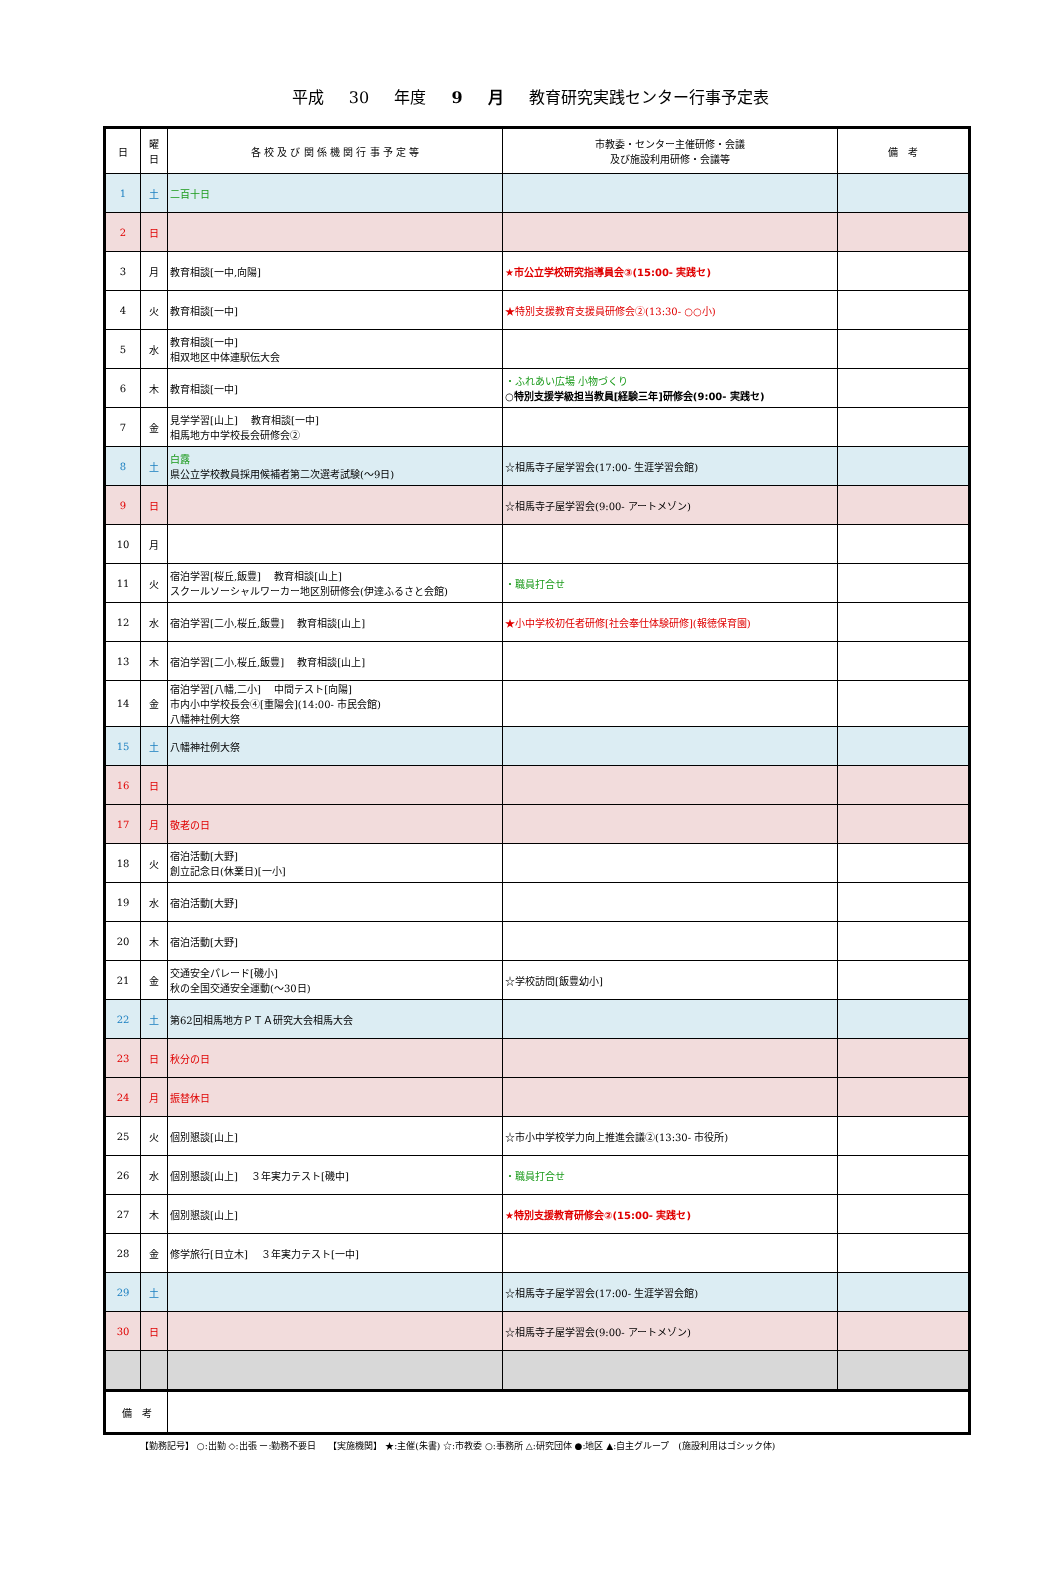平成 30 年度 9 月 教育研究実践センター行事予定表
| 日 | 曜 日 | 各 校 及 び 関 係 機 関 行 事 予 定 等 | 市教委・センター主催研修・会議 及び施設利用研修・会議等 | 備 考 |
| --- | --- | --- | --- | --- |
| 1 | 土 | 二百十日 | | |
| 2 | 日 | | | |
| 3 | 月 | 教育相談[一中,向陽] | ★市公立学校研究指導員会③(15:00- 実践セ) | |
| 4 | 火 | 教育相談[一中] | ★特別支援教育支援員研修会②(13:30- ○○小) | |
| 5 | 水 | 教育相談[一中] 相双地区中体連駅伝大会 | | |
| 6 | 木 | 教育相談[一中] | ・ふれあい広場 小物づくり ○特別支援学級担当教員[経験三年]研修会(9:00- 実践セ) | |
| 7 | 金 | 見学学習[山上] 教育相談[一中] 相馬地方中学校長会研修会② | | |
| 8 | 土 | 白露 県公立学校教員採用候補者第二次選考試験(～9日) | ☆相馬寺子屋学習会(17:00- 生涯学習会館) | |
| 9 | 日 | | ☆相馬寺子屋学習会(9:00- アートメゾン) | |
| 10 | 月 | | | |
| 11 | 火 | 宿泊学習[桜丘,飯豊] 教育相談[山上] スクールソーシャルワーカー地区別研修会(伊達ふるさと会館) | ・職員打合せ | |
| 12 | 水 | 宿泊学習[二小,桜丘,飯豊] 教育相談[山上] | ★小中学校初任者研修[社会奉仕体験研修](報徳保育園) | |
| 13 | 木 | 宿泊学習[二小,桜丘,飯豊] 教育相談[山上] | | |
| 14 | 金 | 宿泊学習[八幡,二小] 中間テスト[向陽] 市内小中学校長会④[重陽会](14:00- 市民会館) 八幡神社例大祭 | | |
| 15 | 土 | 八幡神社例大祭 | | |
| 16 | 日 | | | |
| 17 | 月 | 敬老の日 | | |
| 18 | 火 | 宿泊活動[大野] 創立記念日(休業日)[一小] | | |
| 19 | 水 | 宿泊活動[大野] | | |
| 20 | 木 | 宿泊活動[大野] | | |
| 21 | 金 | 交通安全パレード[磯小] 秋の全国交通安全運動(～30日) | ☆学校訪問[飯豊幼小] | |
| 22 | 土 | 第62回相馬地方ＰＴＡ研究大会相馬大会 | | |
| 23 | 日 | 秋分の日 | | |
| 24 | 月 | 振替休日 | | |
| 25 | 火 | 個別懇談[山上] | ☆市小中学校学力向上推進会議②(13:30- 市役所) | |
| 26 | 水 | 個別懇談[山上] ３年実力テスト[磯中] | ・職員打合せ | |
| 27 | 木 | 個別懇談[山上] | ★特別支援教育研修会②(15:00- 実践セ) | |
| 28 | 金 | 修学旅行[日立木] ３年実力テスト[一中] | | |
| 29 | 土 | | ☆相馬寺子屋学習会(17:00- 生涯学習会館) | |
| 30 | 日 | | ☆相馬寺子屋学習会(9:00- アートメゾン) | |
| 備 考 | | | | |
【勤務記号】 ○:出勤 ◇:出張 ー:勤務不要日　 【実施機関】 ★:主催(朱書) ☆:市教委 ○:事務所 △:研究団体 ●:地区 ▲:自主グループ　(施設利用はゴシック体)